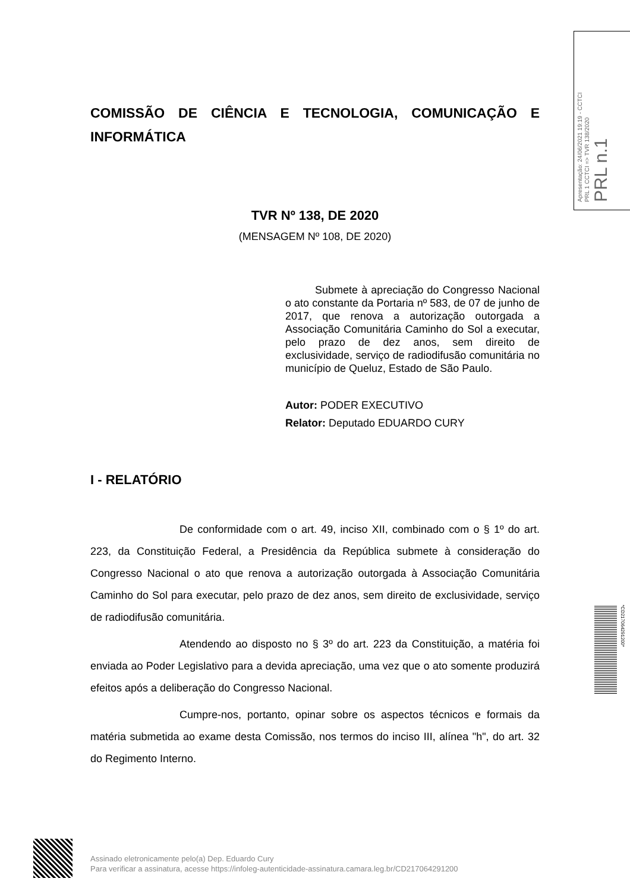Apresentação: 24/06/2021 19:19 - CCTCI
PRL 1 CCTCI => TVR 138/2020
PRL n.1
COMISSÃO DE CIÊNCIA E TECNOLOGIA, COMUNICAÇÃO E INFORMÁTICA
TVR Nº 138, DE 2020
(MENSAGEM Nº 108, DE 2020)
Submete à apreciação do Congresso Nacional o ato constante da Portaria nº 583, de 07 de junho de 2017, que renova a autorização outorgada a Associação Comunitária Caminho do Sol a executar, pelo prazo de dez anos, sem direito de exclusividade, serviço de radiodifusão comunitária no município de Queluz, Estado de São Paulo.
Autor: PODER EXECUTIVO
Relator: Deputado EDUARDO CURY
I - RELATÓRIO
De conformidade com o art. 49, inciso XII, combinado com o § 1º do art. 223, da Constituição Federal, a Presidência da República submete à consideração do Congresso Nacional o ato que renova a autorização outorgada à Associação Comunitária Caminho do Sol para executar, pelo prazo de dez anos, sem direito de exclusividade, serviço de radiodifusão comunitária.
Atendendo ao disposto no § 3º do art. 223 da Constituição, a matéria foi enviada ao Poder Legislativo para a devida apreciação, uma vez que o ato somente produzirá efeitos após a deliberação do Congresso Nacional.
Cumpre-nos, portanto, opinar sobre os aspectos técnicos e formais da matéria submetida ao exame desta Comissão, nos termos do inciso III, alínea "h", do art. 32 do Regimento Interno.
Assinado eletronicamente pelo(a) Dep. Eduardo Cury
Para verificar a assinatura, acesse https://infoleg-autenticidade-assinatura.camara.leg.br/CD217064291200
*CD217064291200*